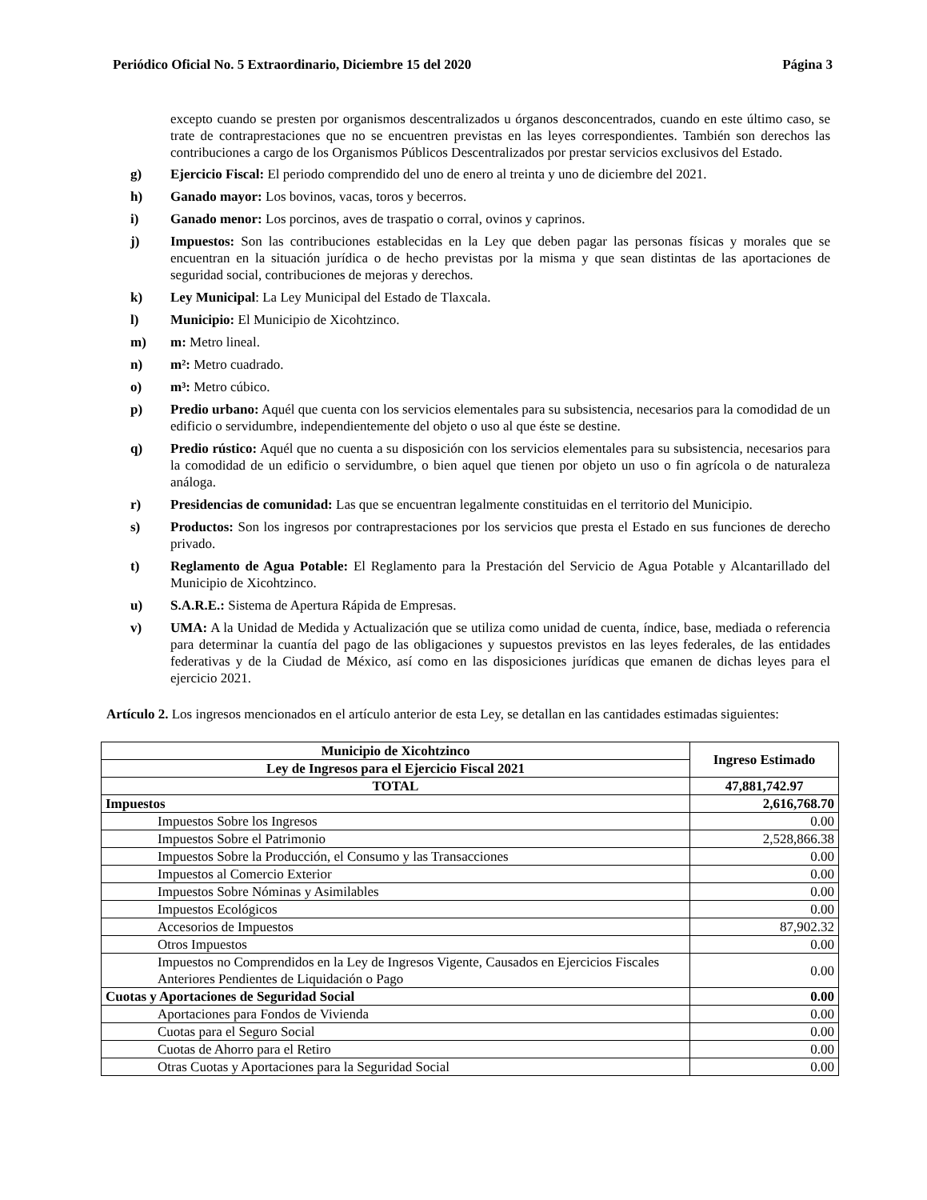Periódico Oficial No. 5 Extraordinario, Diciembre 15 del 2020 Página 3
excepto cuando se presten por organismos descentralizados u órganos desconcentrados, cuando en este último caso, se trate de contraprestaciones que no se encuentren previstas en las leyes correspondientes. También son derechos las contribuciones a cargo de los Organismos Públicos Descentralizados por prestar servicios exclusivos del Estado.
g) Ejercicio Fiscal: El periodo comprendido del uno de enero al treinta y uno de diciembre del 2021.
h) Ganado mayor: Los bovinos, vacas, toros y becerros.
i) Ganado menor: Los porcinos, aves de traspatio o corral, ovinos y caprinos.
j) Impuestos: Son las contribuciones establecidas en la Ley que deben pagar las personas físicas y morales que se encuentran en la situación jurídica o de hecho previstas por la misma y que sean distintas de las aportaciones de seguridad social, contribuciones de mejoras y derechos.
k) Ley Municipal: La Ley Municipal del Estado de Tlaxcala.
l) Municipio: El Municipio de Xicohtzinco.
m) m: Metro lineal.
n) m²: Metro cuadrado.
o) m³: Metro cúbico.
p) Predio urbano: Aquél que cuenta con los servicios elementales para su subsistencia, necesarios para la comodidad de un edificio o servidumbre, independientemente del objeto o uso al que éste se destine.
q) Predio rústico: Aquél que no cuenta a su disposición con los servicios elementales para su subsistencia, necesarios para la comodidad de un edificio o servidumbre, o bien aquel que tienen por objeto un uso o fin agrícola o de naturaleza análoga.
r) Presidencias de comunidad: Las que se encuentran legalmente constituidas en el territorio del Municipio.
s) Productos: Son los ingresos por contraprestaciones por los servicios que presta el Estado en sus funciones de derecho privado.
t) Reglamento de Agua Potable: El Reglamento para la Prestación del Servicio de Agua Potable y Alcantarillado del Municipio de Xicohtzinco.
u) S.A.R.E.: Sistema de Apertura Rápida de Empresas.
v) UMA: A la Unidad de Medida y Actualización que se utiliza como unidad de cuenta, índice, base, mediada o referencia para determinar la cuantía del pago de las obligaciones y supuestos previstos en las leyes federales, de las entidades federativas y de la Ciudad de México, así como en las disposiciones jurídicas que emanen de dichas leyes para el ejercicio 2021.
Artículo 2. Los ingresos mencionados en el artículo anterior de esta Ley, se detallan en las cantidades estimadas siguientes:
| Municipio de Xicohtzinco | Ingreso Estimado |
| --- | --- |
| Ley de Ingresos para el Ejercicio Fiscal 2021 | |
| TOTAL | 47,881,742.97 |
| Impuestos | 2,616,768.70 |
| Impuestos Sobre los Ingresos | 0.00 |
| Impuestos Sobre el Patrimonio | 2,528,866.38 |
| Impuestos Sobre la Producción, el Consumo y las Transacciones | 0.00 |
| Impuestos al Comercio Exterior | 0.00 |
| Impuestos Sobre Nóminas y Asimilables | 0.00 |
| Impuestos Ecológicos | 0.00 |
| Accesorios de Impuestos | 87,902.32 |
| Otros Impuestos | 0.00 |
| Impuestos no Comprendidos en la Ley de Ingresos Vigente, Causados en Ejercicios Fiscales Anteriores Pendientes de Liquidación o Pago | 0.00 |
| Cuotas y Aportaciones de Seguridad Social | 0.00 |
| Aportaciones para Fondos de Vivienda | 0.00 |
| Cuotas para el Seguro Social | 0.00 |
| Cuotas de Ahorro para el Retiro | 0.00 |
| Otras Cuotas y Aportaciones para la Seguridad Social | 0.00 |